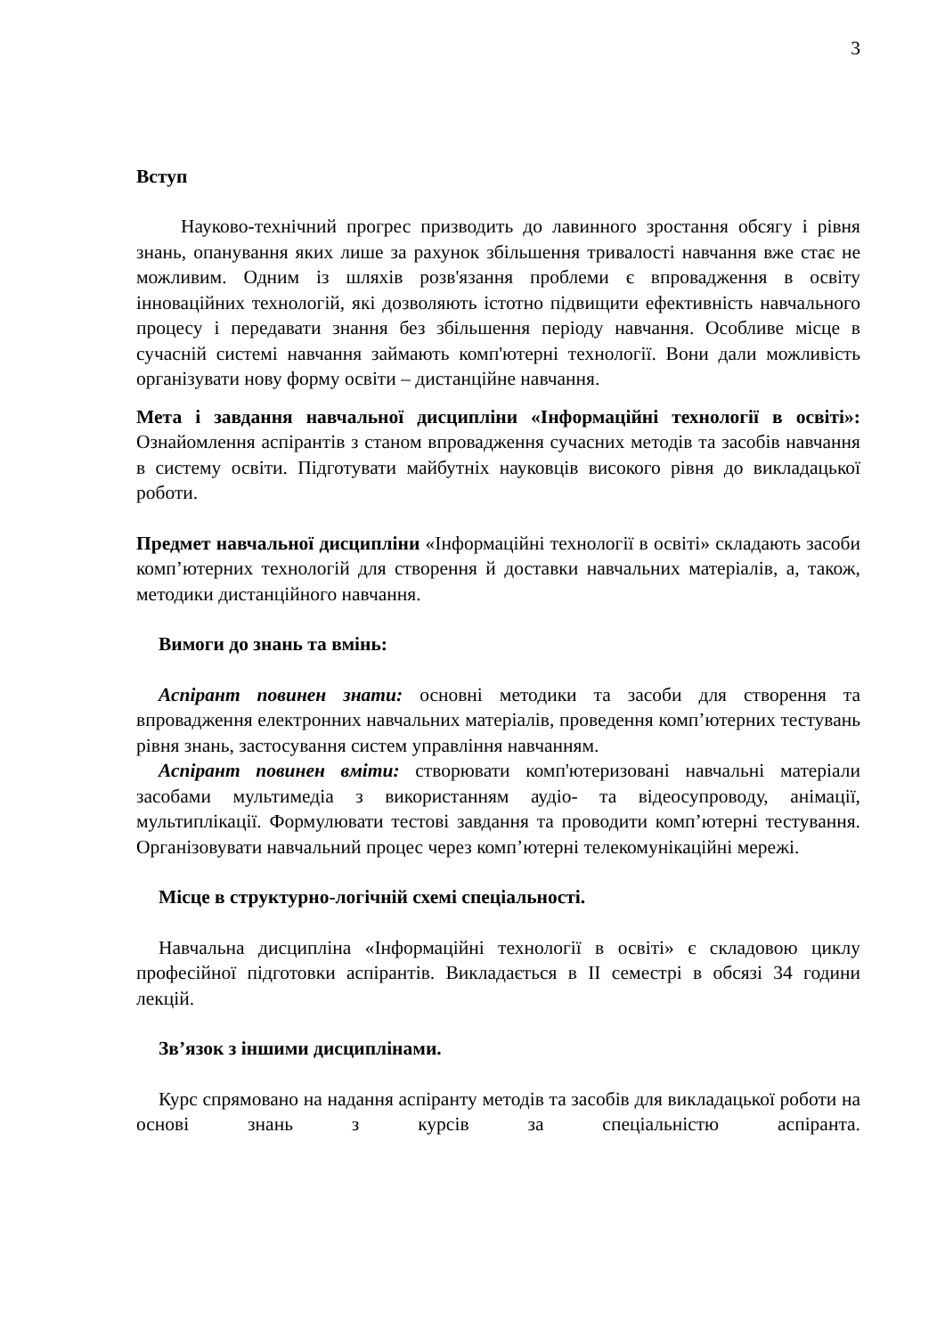3
Вступ
Науково-технічний прогрес призводить до лавинного зростання обсягу і рівня знань, опанування яких лише за рахунок збільшення тривалості навчання вже стає не можливим. Одним із шляхів розв'язання проблеми є впровадження в освіту інноваційних технологій, які дозволяють істотно підвищити ефективність навчального процесу і передавати знання без збільшення періоду навчання. Особливе місце в сучасній системі навчання займають комп'ютерні технології. Вони дали можливість організувати нову форму освіти – дистанційне навчання.
Мета і завдання навчальної дисципліни «Інформаційні технології в освіті»: Ознайомлення аспірантів з станом впровадження сучасних методів та засобів навчання в систему освіти. Підготувати майбутніх науковців високого рівня до викладацької роботи.
Предмет навчальної дисципліни «Інформаційні технології в освіті» складають засоби комп’ютерних технологій для створення й доставки навчальних матеріалів, а, також, методики дистанційного навчання.
Вимоги до знань та вмінь:
Аспірант повинен знати: основні методики та засоби для створення та впровадження електронних навчальних матеріалів, проведення комп’ютерних тестувань рівня знань, застосування систем управління навчанням.
Аспірант повинен вміти: створювати комп'ютеризовані навчальні матеріали засобами мультимедіа з використанням аудіо- та відеосупроводу, анімації, мультиплікації. Формулювати тестові завдання та проводити комп’ютерні тестування. Організовувати навчальний процес через комп’ютерні телекомунікаційні мережі.
Місце в структурно-логічній схемі спеціальності.
Навчальна дисципліна «Інформаційні технології в освіті» є складовою циклу професійної підготовки аспірантів. Викладається в ІІ семестрі в обсязі 34 години лекцій.
Зв’язок з іншими дисциплінами.
Курс спрямовано на надання аспіранту методів та засобів для викладацької роботи на основі знань з курсів за спеціальністю аспіранта.